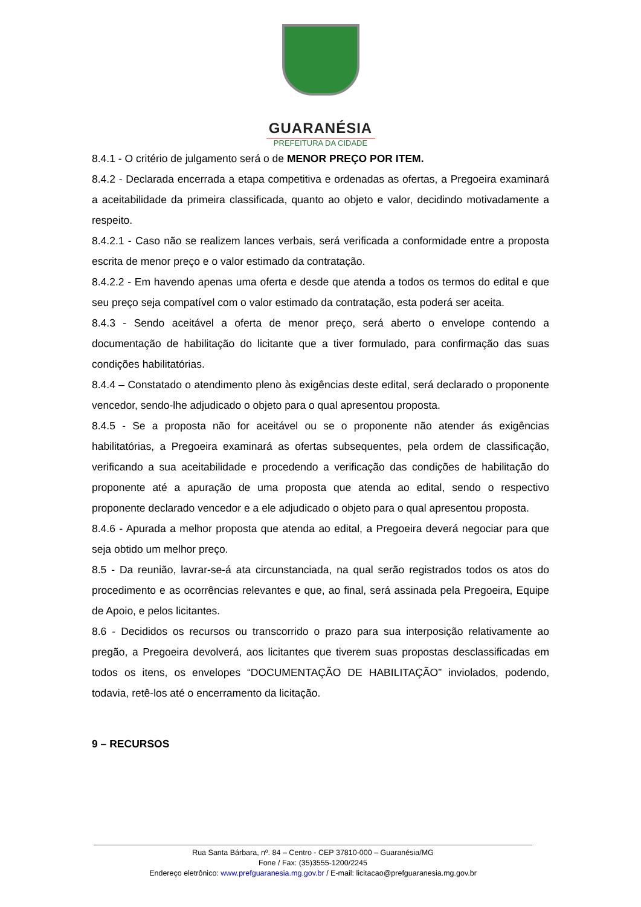GUARANÉSIA
PREFEITURA DA CIDADE
8.4.1 - O critério de julgamento será o de MENOR PREÇO POR ITEM.
8.4.2 - Declarada encerrada a etapa competitiva e ordenadas as ofertas, a Pregoeira examinará a aceitabilidade da primeira classificada, quanto ao objeto e valor, decidindo motivadamente a respeito.
8.4.2.1 - Caso não se realizem lances verbais, será verificada a conformidade entre a proposta escrita de menor preço e o valor estimado da contratação.
8.4.2.2 - Em havendo apenas uma oferta e desde que atenda a todos os termos do edital e que seu preço seja compatível com o valor estimado da contratação, esta poderá ser aceita.
8.4.3 - Sendo aceitável a oferta de menor preço, será aberto o envelope contendo a documentação de habilitação do licitante que a tiver formulado, para confirmação das suas condições habilitatórias.
8.4.4 – Constatado o atendimento pleno às exigências deste edital, será declarado o proponente vencedor, sendo-lhe adjudicado o objeto para o qual apresentou proposta.
8.4.5 - Se a proposta não for aceitável ou se o proponente não atender ás exigências habilitatórias, a Pregoeira examinará as ofertas subsequentes, pela ordem de classificação, verificando a sua aceitabilidade e procedendo a verificação das condições de habilitação do proponente até a apuração de uma proposta que atenda ao edital, sendo o respectivo proponente declarado vencedor e a ele adjudicado o objeto para o qual apresentou proposta.
8.4.6 - Apurada a melhor proposta que atenda ao edital, a Pregoeira deverá negociar para que seja obtido um melhor preço.
8.5 - Da reunião, lavrar-se-á ata circunstanciada, na qual serão registrados todos os atos do procedimento e as ocorrências relevantes e que, ao final, será assinada pela Pregoeira, Equipe de Apoio, e pelos licitantes.
8.6 - Decididos os recursos ou transcorrido o prazo para sua interposição relativamente ao pregão, a Pregoeira devolverá, aos licitantes que tiverem suas propostas desclassificadas em todos os itens, os envelopes “DOCUMENTAÇÃO DE HABILITAÇÃO” inviolados, podendo, todavia, retê-los até o encerramento da licitação.
9 – RECURSOS
Rua Santa Bárbara, nº. 84 – Centro - CEP 37810-000 – Guaranésia/MG
Fone / Fax: (35)3555-1200/2245
Endereço eletrônico: www.prefguaranesia.mg.gov.br / E-mail: licitacao@prefguaranesia.mg.gov.br